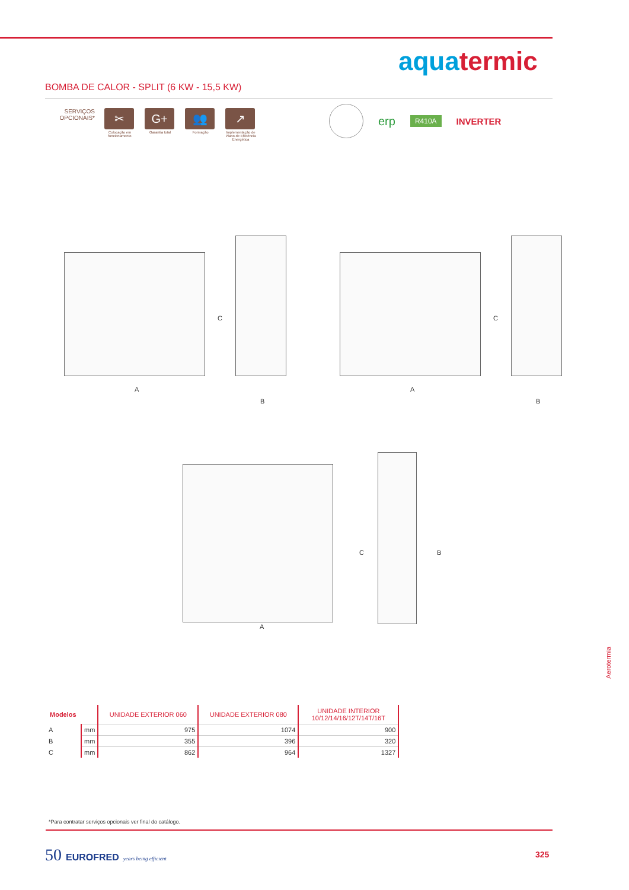aqua termic
BOMBA DE CALOR - SPLIT (6 KW - 15,5 KW)
SERVIÇOS OPCIONAIS*
✂
Colocação em funcionamento
G+
Garantia total
👥
Formação
↗
Implementação de Plano de Eficiência Energética
erp R410A INVERTER
C
A
B
C
A
B
C B
A
| Modelos | | UNIDADE EXTERIOR 060 | UNIDADE EXTERIOR 080 | UNIDADE INTERIOR 10/12/14/16/12T/14T/16T |
| --- | --- | --- | --- | --- |
| A | mm | 975 | 1074 | 900 |
| B | mm | 355 | 396 | 320 |
| C | mm | 862 | 964 | 1327 |
Aerotermia
*Para contratar serviços opcionais ver final do catálogo.
50 EUROFRED years being efficient
325